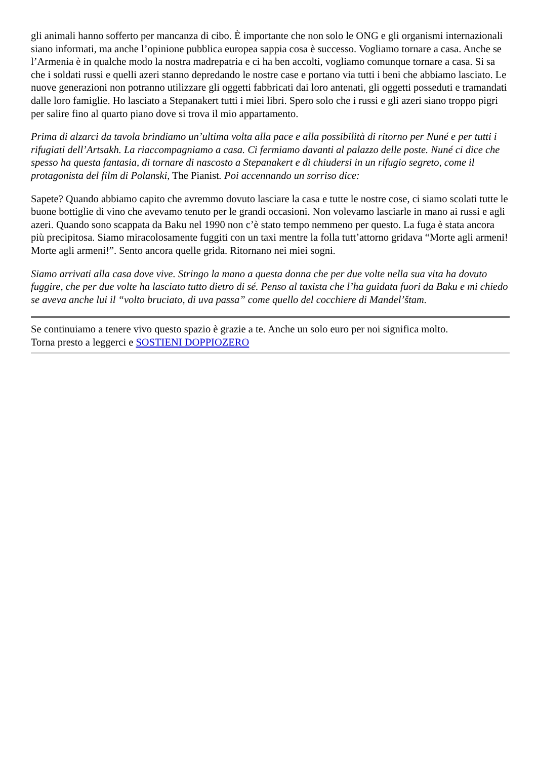gli animali hanno sofferto per mancanza di cibo. È importante che non solo le ONG e gli organismi internazionali siano informati, ma anche l’opinione pubblica europea sappia cosa è successo. Vogliamo tornare a casa. Anche se l’Armenia è in qualche modo la nostra madrepatria e ci ha ben accolti, vogliamo comunque tornare a casa. Si sa che i soldati russi e quelli azeri stanno depredando le nostre case e portano via tutti i beni che abbiamo lasciato. Le nuove generazioni non potranno utilizzare gli oggetti fabbricati dai loro antenati, gli oggetti posseduti e tramandati dalle loro famiglie. Ho lasciato a Stepanakert tutti i miei libri. Spero solo che i russi e gli azeri siano troppo pigri per salire fino al quarto piano dove si trova il mio appartamento.
Prima di alzarci da tavola brindiamo un’ultima volta alla pace e alla possibilità di ritorno per Nuné e per tutti i rifugiati dell’Artsakh. La riaccompagniamo a casa. Ci fermiamo davanti al palazzo delle poste. Nuné ci dice che spesso ha questa fantasia, di tornare di nascosto a Stepanakert e di chiudersi in un rifugio segreto, come il protagonista del film di Polanski, The Pianist. Poi accennando un sorriso dice:
Sapete? Quando abbiamo capito che avremmo dovuto lasciare la casa e tutte le nostre cose, ci siamo scolati tutte le buone bottiglie di vino che avevamo tenuto per le grandi occasioni. Non volevamo lasciarle in mano ai russi e agli azeri. Quando sono scappata da Baku nel 1990 non c’è stato tempo nemmeno per questo. La fuga è stata ancora più precipitosa. Siamo miracolosamente fuggiti con un taxi mentre la folla tutt’attorno gridava “Morte agli armeni! Morte agli armeni!”. Sento ancora quelle grida. Ritornano nei miei sogni.
Siamo arrivati alla casa dove vive. Stringo la mano a questa donna che per due volte nella sua vita ha dovuto fuggire, che per due volte ha lasciato tutto dietro di sé. Penso al taxista che l’ha guidata fuori da Baku e mi chiedo se aveva anche lui il “volto bruciato, di uva passa” come quello del cocchiere di Mandel’štam.
Se continuiamo a tenere vivo questo spazio è grazie a te. Anche un solo euro per noi significa molto.
Torna presto a leggerci e SOSTIENI DOPPIOZERO